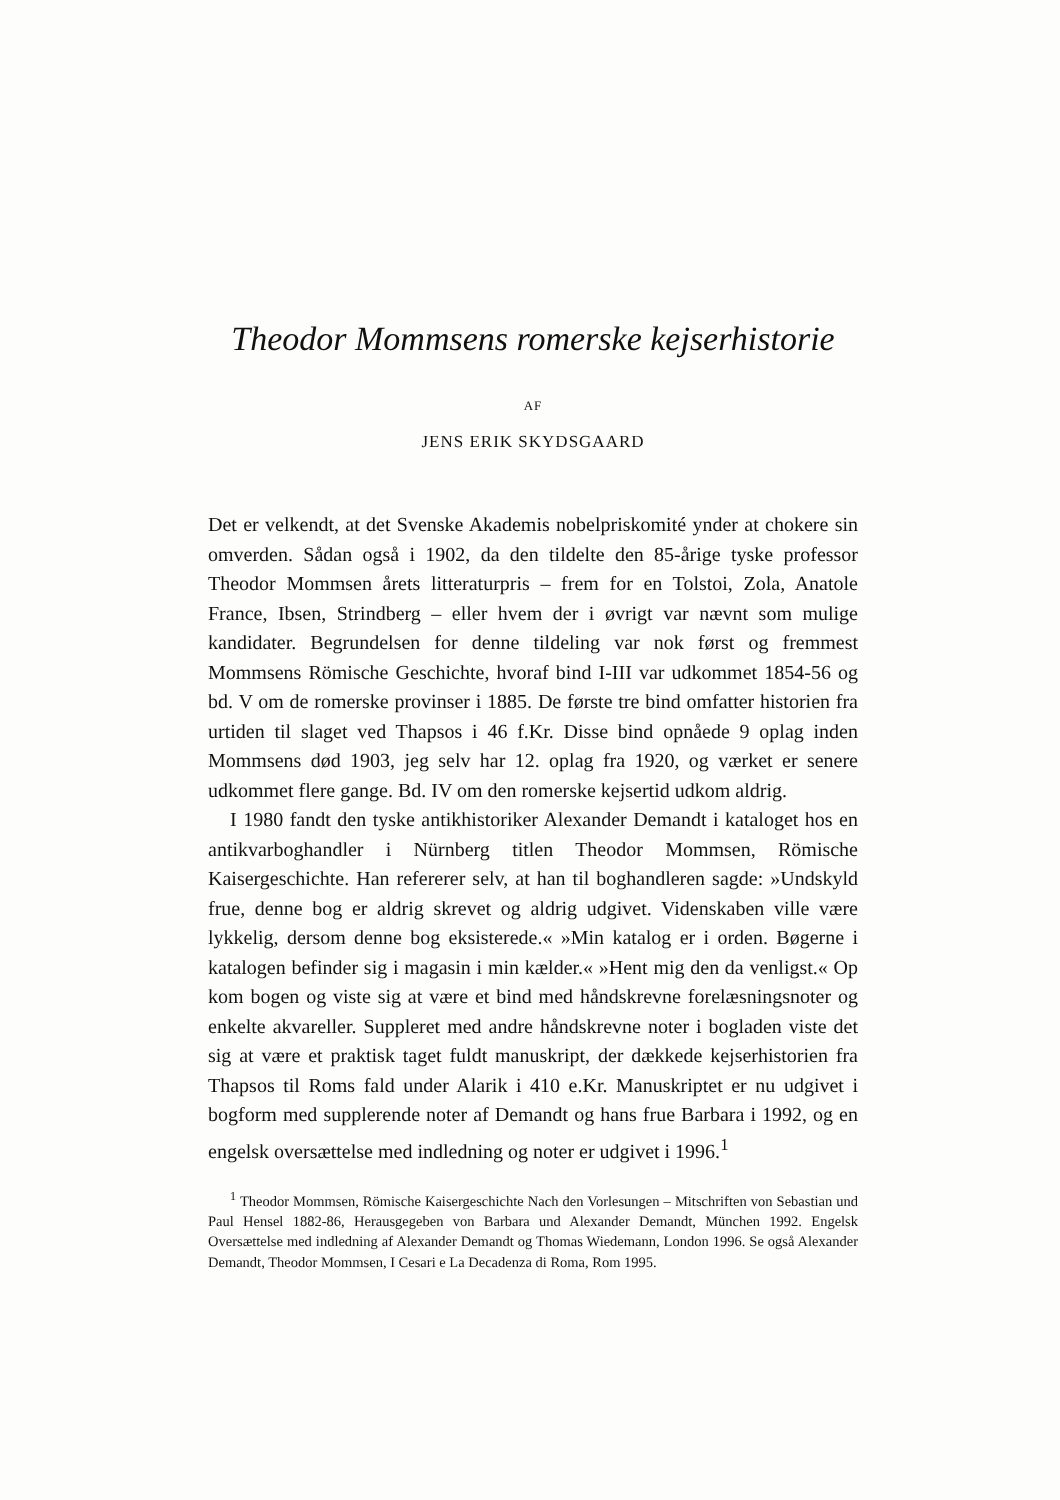Theodor Mommsens romerske kejserhistorie
AF
JENS ERIK SKYDSGAARD
Det er velkendt, at det Svenske Akademis nobelpriskomité ynder at chokere sin omverden. Sådan også i 1902, da den tildelte den 85-årige tyske professor Theodor Mommsen årets litteraturpris – frem for en Tolstoi, Zola, Anatole France, Ibsen, Strindberg – eller hvem der i øvrigt var nævnt som mulige kandidater. Begrundelsen for denne tildeling var nok først og fremmest Mommsens Römische Geschichte, hvoraf bind I-III var udkommet 1854-56 og bd. V om de romerske provinser i 1885. De første tre bind omfatter historien fra urtiden til slaget ved Thapsos i 46 f.Kr. Disse bind opnåede 9 oplag inden Mommsens død 1903, jeg selv har 12. oplag fra 1920, og værket er senere udkommet flere gange. Bd. IV om den romerske kejsertid udkom aldrig.
I 1980 fandt den tyske antikhistoriker Alexander Demandt i kataloget hos en antikvarboghandler i Nürnberg titlen Theodor Mommsen, Römische Kaisergeschichte. Han refererer selv, at han til boghandleren sagde: »Undskyld frue, denne bog er aldrig skrevet og aldrig udgivet. Videnskaben ville være lykkelig, dersom denne bog eksisterede.« »Min katalog er i orden. Bøgerne i katalogen befinder sig i magasin i min kælder.« »Hent mig den da venligst.« Op kom bogen og viste sig at være et bind med håndskrevne forelæsningsnoter og enkelte akvareller. Suppleret med andre håndskrevne noter i bogladen viste det sig at være et praktisk taget fuldt manuskript, der dækkede kejserhistorien fra Thapsos til Roms fald under Alarik i 410 e.Kr. Manuskriptet er nu udgivet i bogform med supplerende noter af Demandt og hans frue Barbara i 1992, og en engelsk oversættelse med indledning og noter er udgivet i 1996.<sup>1</sup>
<sup>1</sup> Theodor Mommsen, Römische Kaisergeschichte Nach den Vorlesungen – Mitschriften von Sebastian und Paul Hensel 1882-86, Herausgegeben von Barbara und Alexander Demandt, München 1992. Engelsk Oversættelse med indledning af Alexander Demandt og Thomas Wiedemann, London 1996. Se også Alexander Demandt, Theodor Mommsen, I Cesari e La Decadenza di Roma, Rom 1995.